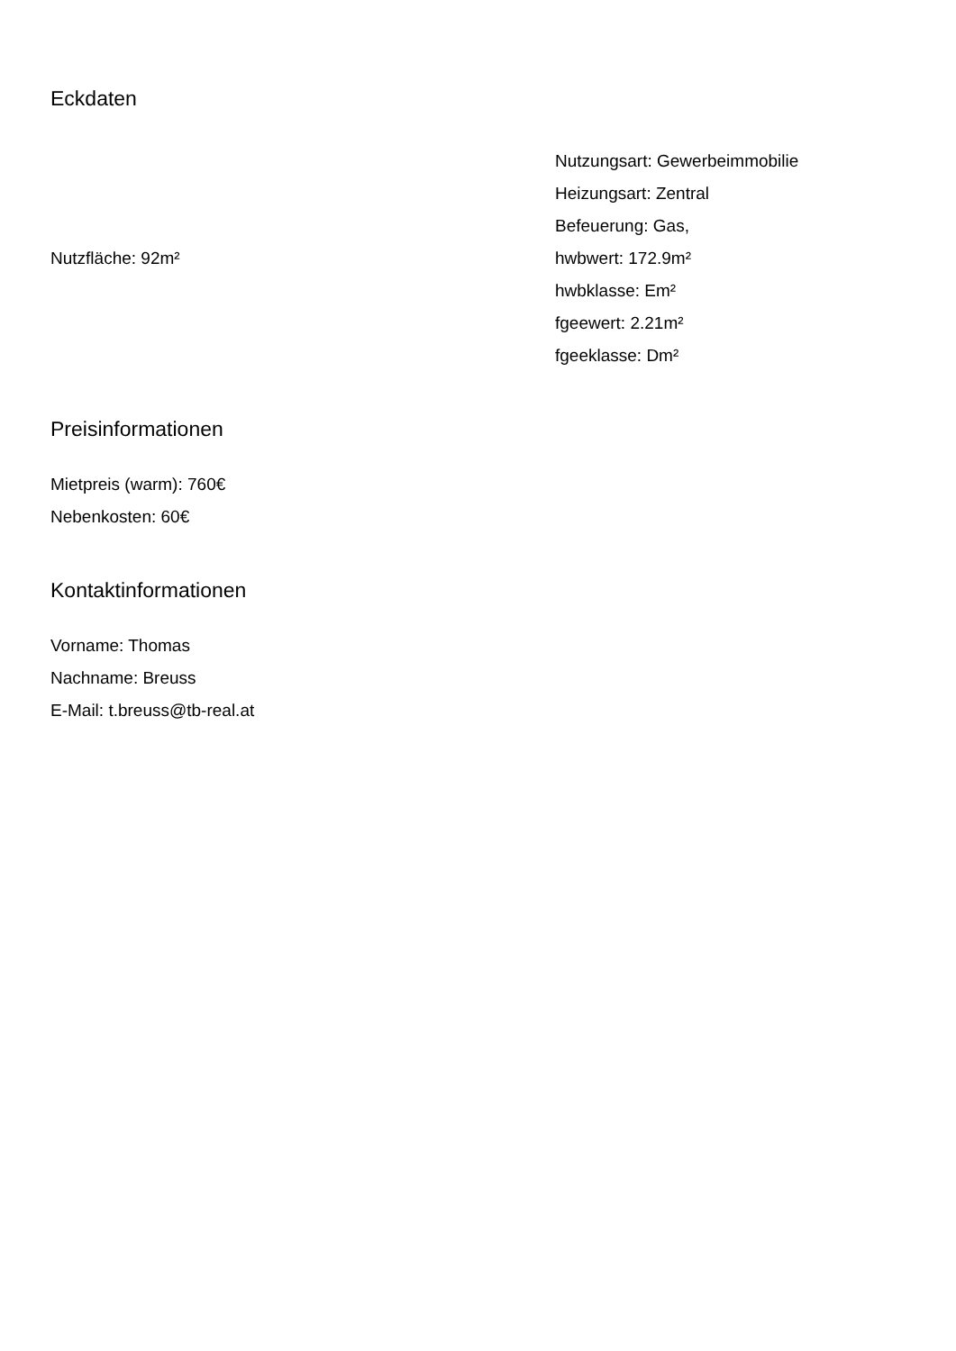Eckdaten
Nutzfläche: 92m²
Nutzungsart: Gewerbeimmobilie
Heizungsart: Zentral
Befeuerung: Gas,
hwbwert: 172.9m²
hwbklasse: Em²
fgeewert: 2.21m²
fgeeklasse: Dm²
Preisinformationen
Mietpreis (warm): 760€
Nebenkosten: 60€
Kontaktinformationen
Vorname: Thomas
Nachname: Breuss
E-Mail: t.breuss@tb-real.at